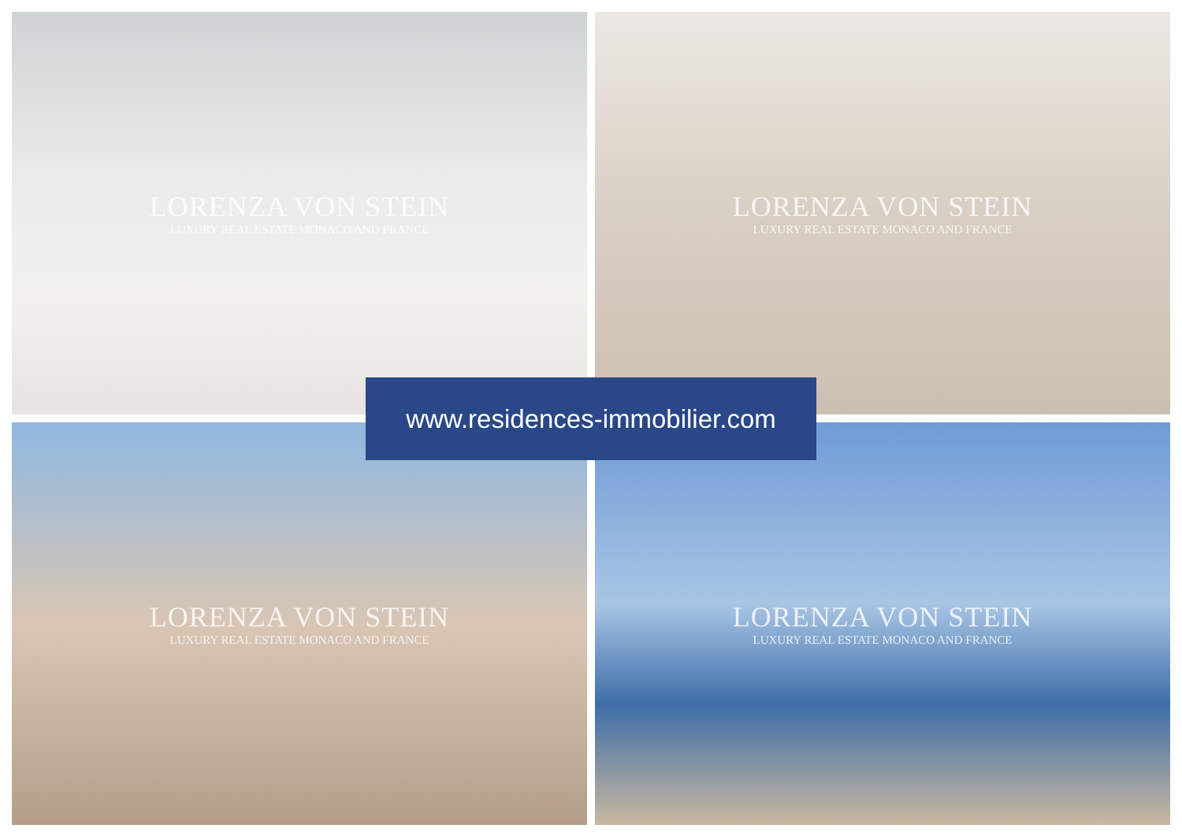LORENZA VON STEIN
LUXURY REAL ESTATE MONACO AND FRANCE
LORENZA VON STEIN
LUXURY REAL ESTATE MONACO AND FRANCE
LORENZA VON STEIN
LUXURY REAL ESTATE MONACO AND FRANCE
LORENZA VON STEIN
LUXURY REAL ESTATE MONACO AND FRANCE
www.residences-immobilier.com